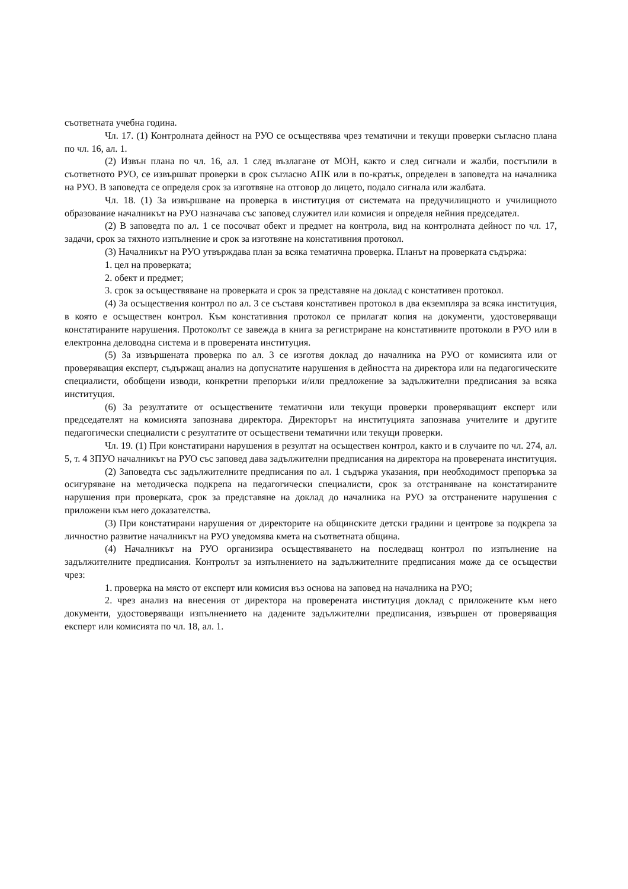съответната учебна година.
Чл. 17. (1) Контролната дейност на РУО се осъществява чрез тематични и текущи проверки съгласно плана по чл. 16, ал. 1.
(2) Извън плана по чл. 16, ал. 1 след възлагане от МОН, както и след сигнали и жалби, постъпили в съответното РУО, се извършват проверки в срок съгласно АПК или в по-кратък, определен в заповедта на началника на РУО. В заповедта се определя срок за изготвяне на отговор до лицето, подало сигнала или жалбата.
Чл. 18. (1) За извършване на проверка в институция от системата на предучилищното и училищното образование началникът на РУО назначава със заповед служител или комисия и определя нейния председател.
(2) В заповедта по ал. 1 се посочват обект и предмет на контрола, вид на контролната дейност по чл. 17, задачи, срок за тяхното изпълнение и срок за изготвяне на констативния протокол.
(3) Началникът на РУО утвърждава план за всяка тематична проверка. Планът на проверката съдържа:
1. цел на проверката;
2. обект и предмет;
3. срок за осъществяване на проверката и срок за представяне на доклад с констативен протокол.
(4) За осъществения контрол по ал. 3 се съставя констативен протокол в два екземпляра за всяка институция, в която е осъществен контрол. Към констативния протокол се прилагат копия на документи, удостоверяващи констатираните нарушения. Протоколът се завежда в книга за регистриране на констативните протоколи в РУО или в електронна деловодна система и в проверената институция.
(5) За извършената проверка по ал. 3 се изготвя доклад до началника на РУО от комисията или от проверяващия експерт, съдържащ анализ на допуснатите нарушения в дейността на директора или на педагогическите специалисти, обобщени изводи, конкретни препоръки и/или предложение за задължителни предписания за всяка институция.
(6) За резултатите от осъществените тематични или текущи проверки проверяващият експерт или председателят на комисията запознава директора. Директорът на институцията запознава учителите и другите педагогически специалисти с резултатите от осъществени тематични или текущи проверки.
Чл. 19. (1) При констатирани нарушения в резултат на осъществен контрол, както и в случаите по чл. 274, ал. 5, т. 4 ЗПУО началникът на РУО със заповед дава задължителни предписания на директора на проверената институция.
(2) Заповедта със задължителните предписания по ал. 1 съдържа указания, при необходимост препоръка за осигуряване на методическа подкрепа на педагогически специалисти, срок за отстраняване на констатираните нарушения при проверката, срок за представяне на доклад до началника на РУО за отстранените нарушения с приложени към него доказателства.
(3) При констатирани нарушения от директорите на общинските детски градини и центрове за подкрепа за личностно развитие началникът на РУО уведомява кмета на съответната община.
(4) Началникът на РУО организира осъществяването на последващ контрол по изпълнение на задължителните предписания. Контролът за изпълнението на задължителните предписания може да се осъществи чрез:
1. проверка на място от експерт или комисия въз основа на заповед на началника на РУО;
2. чрез анализ на внесения от директора на проверената институция доклад с приложените към него документи, удостоверяващи изпълнението на дадените задължителни предписания, извършен от проверяващия експерт или комисията по чл. 18, ал. 1.